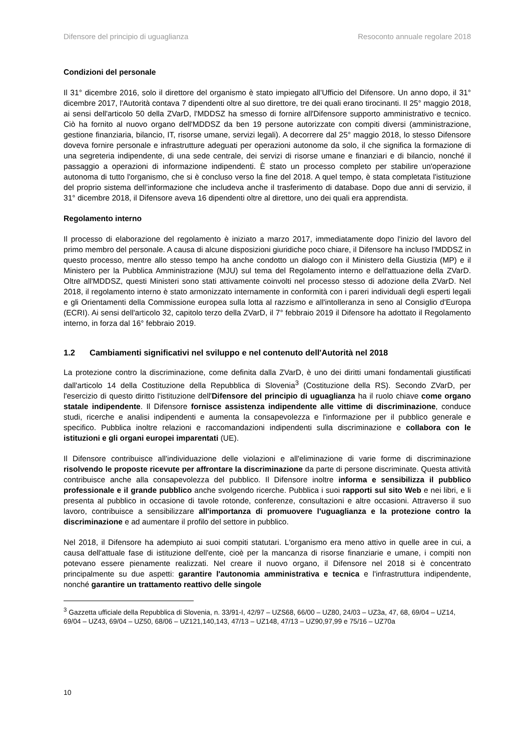Difensore del principio di uguaglianza Resoconto annuale regolare 2018
Condizioni del personale
Il 31° dicembre 2016, solo il direttore del organismo è stato impiegato all’Ufficio del Difensore. Un anno dopo, il 31° dicembre 2017, l'Autorità contava 7 dipendenti oltre al suo direttore, tre dei quali erano tirocinanti. Il 25° maggio 2018, ai sensi dell'articolo 50 della ZVarD, l'MDDSZ ha smesso di fornire all'Difensore supporto amministrativo e tecnico. Ciò ha fornito al nuovo organo dell'MDDSZ da ben 19 persone autorizzate con compiti diversi (amministrazione, gestione finanziaria, bilancio, IT, risorse umane, servizi legali). A decorrere dal 25° maggio 2018, lo stesso Difensore doveva fornire personale e infrastrutture adeguati per operazioni autonome da solo, il che significa la formazione di una segreteria indipendente, di una sede centrale, dei servizi di risorse umane e finanziari e di bilancio, nonché il passaggio a operazioni di informazione indipendenti. È stato un processo completo per stabilire un'operazione autonoma di tutto l'organismo, che si è concluso verso la fine del 2018. A quel tempo, è stata completata l'istituzione del proprio sistema dell’informazione che includeva anche il trasferimento di database. Dopo due anni di servizio, il 31° dicembre 2018, il Difensore aveva 16 dipendenti oltre al direttore, uno dei quali era apprendista.
Regolamento interno
Il processo di elaborazione del regolamento è iniziato a marzo 2017, immediatamente dopo l'inizio del lavoro del primo membro del personale. A causa di alcune disposizioni giuridiche poco chiare, il Difensore ha incluso l'MDDSZ in questo processo, mentre allo stesso tempo ha anche condotto un dialogo con il Ministero della Giustizia (MP) e il Ministero per la Pubblica Amministrazione (MJU) sul tema del Regolamento interno e dell'attuazione della ZVarD. Oltre all'MDDSZ, questi Ministeri sono stati attivamente coinvolti nel processo stesso di adozione della ZVarD. Nel 2018, il regolamento interno è stato armonizzato internamente in conformità con i pareri individuali degli esperti legali e gli Orientamenti della Commissione europea sulla lotta al razzismo e all'intolleranza in seno al Consiglio d'Europa (ECRI). Ai sensi dell'articolo 32, capitolo terzo della ZVarD, il 7° febbraio 2019 il Difensore ha adottato il Regolamento interno, in forza dal 16° febbraio 2019.
1.2 Cambiamenti significativi nel sviluppo e nel contenuto dell'Autorità nel 2018
La protezione contro la discriminazione, come definita dalla ZVarD, è uno dei diritti umani fondamentali giustificati dall'articolo 14 della Costituzione della Repubblica di Slovenia<sup>3</sup> (Costituzione della RS). Secondo ZVarD, per l'esercizio di questo diritto l'istituzione dell'Difensore del principio di uguaglianza ha il ruolo chiave come organo statale indipendente. Il Difensore fornisce assistenza indipendente alle vittime di discriminazione, conduce studi, ricerche e analisi indipendenti e aumenta la consapevolezza e l'informazione per il pubblico generale e specifico. Pubblica inoltre relazioni e raccomandazioni indipendenti sulla discriminazione e collabora con le istituzioni e gli organi europei imparentati (UE).
Il Difensore contribuisce all'individuazione delle violazioni e all'eliminazione di varie forme di discriminazione risolvendo le proposte ricevute per affrontare la discriminazione da parte di persone discriminate. Questa attività contribuisce anche alla consapevolezza del pubblico. Il Difensore inoltre informa e sensibilizza il pubblico professionale e il grande pubblico anche svolgendo ricerche. Pubblica i suoi rapporti sul sito Web e nei libri, e li presenta al pubblico in occasione di tavole rotonde, conferenze, consultazioni e altre occasioni. Attraverso il suo lavoro, contribuisce a sensibilizzare all'importanza di promuovere l'uguaglianza e la protezione contro la discriminazione e ad aumentare il profilo del settore in pubblico.
Nel 2018, il Difensore ha adempiuto ai suoi compiti statutari. L'organismo era meno attivo in quelle aree in cui, a causa dell'attuale fase di istituzione dell'ente, cioè per la mancanza di risorse finanziarie e umane, i compiti non potevano essere pienamente realizzati. Nel creare il nuovo organo, il Difensore nel 2018 si è concentrato principalmente su due aspetti: garantire l'autonomia amministrativa e tecnica e l'infrastruttura indipendente, nonché garantire un trattamento reattivo delle singole
<sup>3</sup> Gazzetta ufficiale della Repubblica di Slovenia, n. 33/91-I, 42/97 – UZS68, 66/00 – UZ80, 24/03 – UZ3a, 47, 68, 69/04 – UZ14, 69/04 – UZ43, 69/04 – UZ50, 68/06 – UZ121,140,143, 47/13 – UZ148, 47/13 – UZ90,97,99 e 75/16 – UZ70a
10